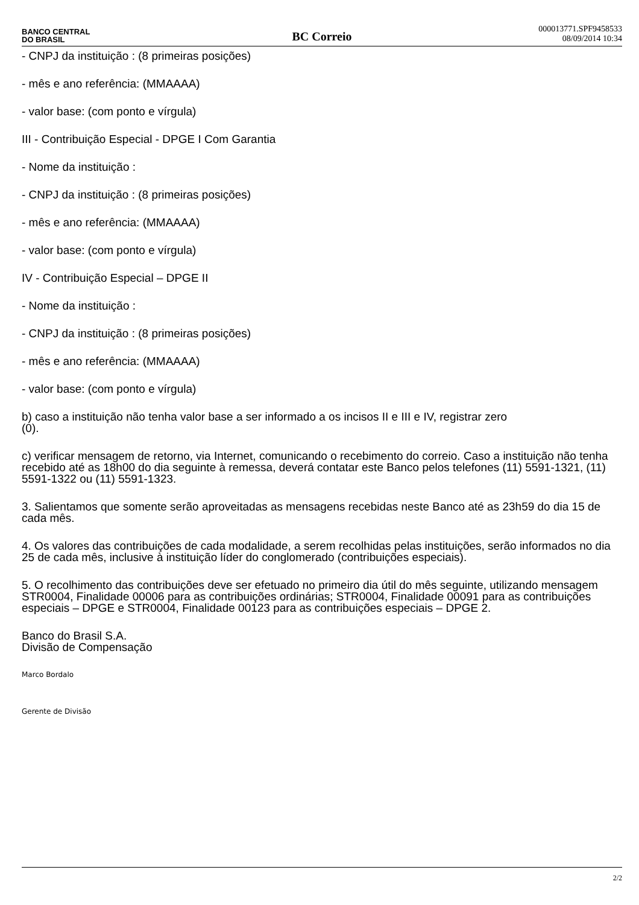BANCO CENTRAL
DO BRASIL
BC Correio
000013771.SPF9458533
08/09/2014 10:34
- CNPJ da instituição : (8 primeiras posições)
- mês e ano referência: (MMAAAA)
- valor base: (com ponto e vírgula)
III - Contribuição Especial - DPGE I Com Garantia
- Nome da instituição :
- CNPJ da instituição : (8 primeiras posições)
- mês e ano referência: (MMAAAA)
- valor base: (com ponto e vírgula)
IV - Contribuição Especial – DPGE II
- Nome da instituição :
- CNPJ da instituição : (8 primeiras posições)
- mês e ano referência: (MMAAAA)
- valor base: (com ponto e vírgula)
b) caso a instituição não tenha valor base a ser informado a os incisos II e III e IV, registrar zero
(0).
c) verificar mensagem de retorno, via Internet, comunicando o recebimento do correio. Caso a instituição não tenha recebido até as 18h00 do dia seguinte à remessa, deverá contatar este Banco pelos telefones (11) 5591-1321, (11) 5591-1322 ou (11) 5591-1323.
3. Salientamos que somente serão aproveitadas as mensagens recebidas neste Banco até as 23h59 do dia 15 de cada mês.
4. Os valores das contribuições de cada modalidade, a serem recolhidas pelas instituições, serão informados no dia 25 de cada mês, inclusive à instituição líder do conglomerado (contribuições especiais).
5. O recolhimento das contribuições deve ser efetuado no primeiro dia útil do mês seguinte, utilizando mensagem STR0004, Finalidade 00006 para as contribuições ordinárias; STR0004, Finalidade 00091 para as contribuições especiais – DPGE e STR0004, Finalidade 00123 para as contribuições especiais – DPGE 2.
Banco do Brasil S.A.
Divisão de Compensação
Marco Bordalo
Gerente de Divisão
2/2